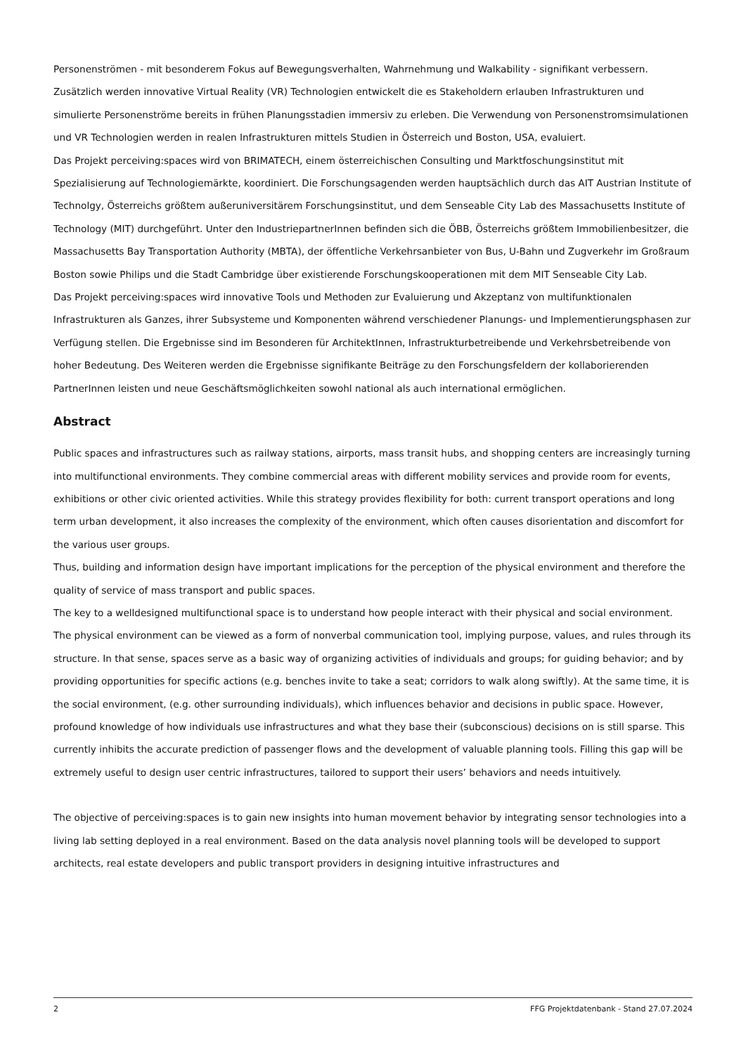Personenströmen - mit besonderem Fokus auf Bewegungsverhalten, Wahrnehmung und Walkability - signifikant verbessern. Zusätzlich werden innovative Virtual Reality (VR) Technologien entwickelt die es Stakeholdern erlauben Infrastrukturen und simulierte Personenströme bereits in frühen Planungsstadien immersiv zu erleben. Die Verwendung von Personenstromsimulationen und VR Technologien werden in realen Infrastrukturen mittels Studien in Österreich und Boston, USA, evaluiert.
Das Projekt perceiving:spaces wird von BRIMATECH, einem österreichischen Consulting und Marktfoschungsinstitut mit Spezialisierung auf Technologiemärkte, koordiniert. Die Forschungsagenden werden hauptsächlich durch das AIT Austrian Institute of Technolgy, Österreichs größtem außeruniversitärem Forschungsinstitut, und dem Senseable City Lab des Massachusetts Institute of Technology (MIT) durchgeführt. Unter den IndustriepartnerInnen befinden sich die ÖBB, Österreichs größtem Immobilienbesitzer, die Massachusetts Bay Transportation Authority (MBTA), der öffentliche Verkehrsanbieter von Bus, U-Bahn und Zugverkehr im Großraum Boston sowie Philips und die Stadt Cambridge über existierende Forschungskooperationen mit dem MIT Senseable City Lab.
Das Projekt perceiving:spaces wird innovative Tools und Methoden zur Evaluierung und Akzeptanz von multifunktionalen Infrastrukturen als Ganzes, ihrer Subsysteme und Komponenten während verschiedener Planungs- und Implementierungsphasen zur Verfügung stellen. Die Ergebnisse sind im Besonderen für ArchitektInnen, Infrastrukturbetreibende und Verkehrsbetreibende von hoher Bedeutung. Des Weiteren werden die Ergebnisse signifikante Beiträge zu den Forschungsfeldern der kollaborierenden PartnerInnen leisten und neue Geschäftsmöglichkeiten sowohl national als auch international ermöglichen.
Abstract
Public spaces and infrastructures such as railway stations, airports, mass transit hubs, and shopping centers are increasingly turning into multifunctional environments. They combine commercial areas with different mobility services and provide room for events, exhibitions or other civic oriented activities. While this strategy provides flexibility for both: current transport operations and long term urban development, it also increases the complexity of the environment, which often causes disorientation and discomfort for the various user groups.
Thus, building and information design have important implications for the perception of the physical environment and therefore the quality of service of mass transport and public spaces.
The key to a welldesigned multifunctional space is to understand how people interact with their physical and social environment. The physical environment can be viewed as a form of nonverbal communication tool, implying purpose, values, and rules through its structure. In that sense, spaces serve as a basic way of organizing activities of individuals and groups; for guiding behavior; and by providing opportunities for specific actions (e.g. benches invite to take a seat; corridors to walk along swiftly). At the same time, it is the social environment, (e.g. other surrounding individuals), which influences behavior and decisions in public space. However, profound knowledge of how individuals use infrastructures and what they base their (subconscious) decisions on is still sparse. This currently inhibits the accurate prediction of passenger flows and the development of valuable planning tools. Filling this gap will be extremely useful to design user centric infrastructures, tailored to support their users’ behaviors and needs intuitively.
The objective of perceiving:spaces is to gain new insights into human movement behavior by integrating sensor technologies into a living lab setting deployed in a real environment. Based on the data analysis novel planning tools will be developed to support architects, real estate developers and public transport providers in designing intuitive infrastructures and
2 FFG Projektdatenbank - Stand 27.07.2024